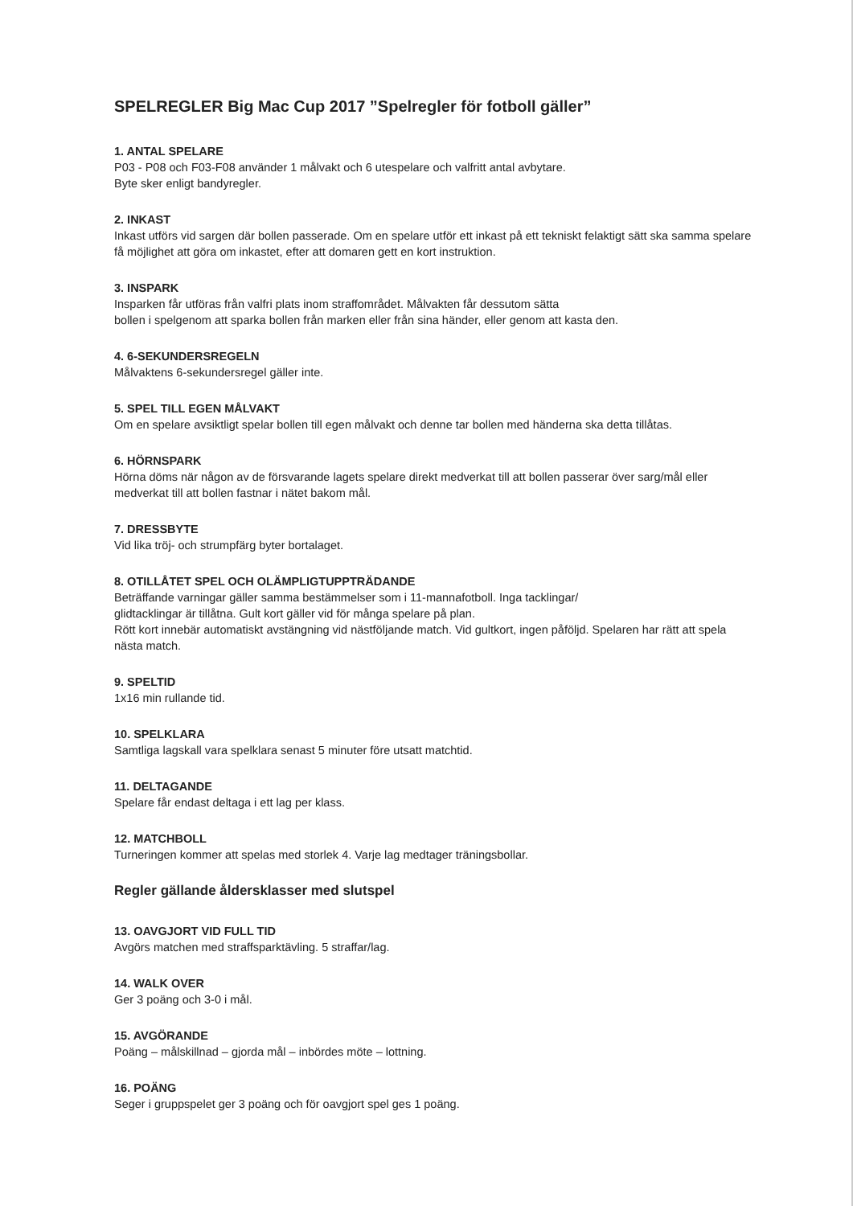SPELREGLER Big Mac Cup 2017 ”Spelregler för fotboll gäller”
1. ANTAL SPELARE
P03 - P08 och F03-F08 använder 1 målvakt och 6 utespelare och valfritt antal avbytare.
Byte sker enligt bandyregler.
2. INKAST
Inkast utförs vid sargen där bollen passerade. Om en spelare utför ett inkast på ett tekniskt felaktigt sätt ska samma spelare få möjlighet att göra om inkastet, efter att domaren gett en kort instruktion.
3. INSPARK
Insparken får utföras från valfri plats inom straffområdet. Målvakten får dessutom sätta
bollen i spelgenom att sparka bollen från marken eller från sina händer, eller genom att kasta den.
4. 6-SEKUNDERSREGELN
Målvaktens 6-sekundersregel gäller inte.
5. SPEL TILL EGEN MÅLVAKT
Om en spelare avsiktligt spelar bollen till egen målvakt och denne tar bollen med händerna ska detta tillåtas.
6. HÖRNSPARK
Hörna döms när någon av de försvarande lagets spelare direkt medverkat till att bollen passerar över sarg/mål eller medverkat till att bollen fastnar i nätet bakom mål.
7. DRESSBYTE
Vid lika tröj- och strumpfärg byter bortalaget.
8. OTILLÅTET SPEL OCH OLÄMPLIGTUPPTRÄDANDE
Beträffande varningar gäller samma bestämmelser som i 11-mannafotboll. Inga tacklingar/
glidtacklingar är tillåtna. Gult kort gäller vid för många spelare på plan.
Rött kort innebär automatiskt avstängning vid nästföljande match. Vid gultkort, ingen påföljd. Spelaren har rätt att spela nästa match.
9. SPELTID
1x16 min rullande tid.
10. SPELKLARA
Samtliga lagskall vara spelklara senast 5 minuter före utsatt matchtid.
11. DELTAGANDE
Spelare får endast deltaga i ett lag per klass.
12. MATCHBOLL
Turneringen kommer att spelas med storlek 4. Varje lag medtager träningsbollar.
Regler gällande åldersklasser med slutspel
13. OAVGJORT VID FULL TID
Avgörs matchen med straffsparktävling. 5 straffar/lag.
14. WALK OVER
Ger 3 poäng och 3-0 i mål.
15. AVGÖRANDE
Poäng – målskillnad – gjorda mål – inbördes möte – lottning.
16. POÄNG
Seger i gruppspelet ger 3 poäng och för oavgjort spel ges 1 poäng.